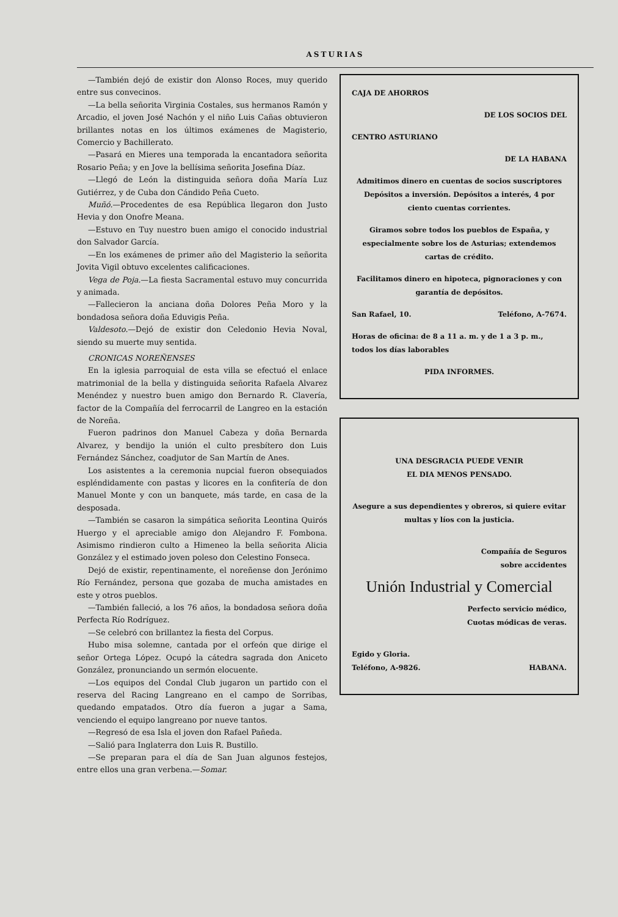ASTURIAS
—También dejó de existir don Alonso Roces, muy querido entre sus convecinos.
—La bella señorita Virginia Costales, sus hermanos Ramón y Arcadio, el joven José Nachón y el niño Luis Cañas obtuvieron brillantes notas en los últimos exámenes de Magisterio, Comercio y Bachillerato.
—Pasará en Mieres una temporada la encantadora señorita Rosario Peña; y en Jove la bellísima señorita Josefina Díaz.
—Llegó de León la distinguida señora doña María Luz Gutiérrez, y de Cuba don Cándido Peña Cueto.
Muñó.—Procedentes de esa República llegaron don Justo Hevia y don Onofre Meana.
—Estuvo en Tuy nuestro buen amigo el conocido industrial don Salvador García.
—En los exámenes de primer año del Magisterio la señorita Jovita Vigil obtuvo excelentes calificaciones.
Vega de Poja.—La fiesta Sacramental estuvo muy concurrida y animada.
—Fallecieron la anciana doña Dolores Peña Moro y la bondadosa señora doña Eduvigis Peña.
Valdesoto.—Dejó de existir don Celedonio Hevia Noval, siendo su muerte muy sentida.
CRONICAS NOREÑENSES
En la iglesia parroquial de esta villa se efectuó el enlace matrimonial de la bella y distinguida señorita Rafaela Alvarez Menéndez y nuestro buen amigo don Bernardo R. Clavería, factor de la Compañía del ferrocarril de Langreo en la estación de Noreña.
Fueron padrinos don Manuel Cabeza y doña Bernarda Alvarez, y bendijo la unión el culto presbítero don Luis Fernández Sánchez, coadjutor de San Martín de Anes.
Los asistentes a la ceremonia nupcial fueron obsequiados espléndidamente con pastas y licores en la confitería de don Manuel Monte y con un banquete, más tarde, en casa de la desposada.
—También se casaron la simpática señorita Leontina Quirós Huergo y el apreciable amigo don Alejandro F. Fombona. Asimismo rindieron culto a Himeneo la bella señorita Alicia González y el estimado joven poleso don Celestino Fonseca.
Dejó de existir, repentinamente, el noreñense don Jerónimo Río Fernández, persona que gozaba de mucha amistades en este y otros pueblos.
—También falleció, a los 76 años, la bondadosa señora doña Perfecta Río Rodríguez.
—Se celebró con brillantez la fiesta del Corpus.
Hubo misa solemne, cantada por el orfeón que dirige el señor Ortega López. Ocupó la cátedra sagrada don Aniceto González, pronunciando un sermón elocuente.
—Los equipos del Condal Club jugaron un partido con el reserva del Racing Langreano en el campo de Sorribas, quedando empatados. Otro día fueron a jugar a Sama, venciendo el equipo langreano por nueve tantos.
—Regresó de esa Isla el joven don Rafael Pañeda.
—Salió para Inglaterra don Luis R. Bustillo.
—Se preparan para el día de San Juan algunos festejos, entre ellos una gran verbena.—Somar.
CAJA DE AHORROS
DE LOS SOCIOS DEL
CENTRO ASTURIANO
DE LA HABANA
Admitimos dinero en cuentas de socios suscriptores Depósitos a inversión. Depósitos a interés, 4 por ciento cuentas corrientes.
Giramos sobre todos los pueblos de España, y especialmente sobre los de Asturias; extendemos cartas de crédito.
Facilitamos dinero en hipoteca, pignoraciones y con garantía de depósitos.
San Rafael, 10. Teléfono, A-7674.
Horas de oficina: de 8 a 11 a. m. y de 1 a 3 p. m., todos los días laborables
PIDA INFORMES.
UNA DESGRACIA PUEDE VENIR
EL DIA MENOS PENSADO.
Asegure a sus dependientes y obreros, si quiere evitar multas y líos con la justicia.
Compañía de Seguros
sobre accidentes
Unión Industrial y Comercial
Perfecto servicio médico,
Cuotas módicas de veras.
Egido y Gloria.
Teléfono, A-9826. HABANA.